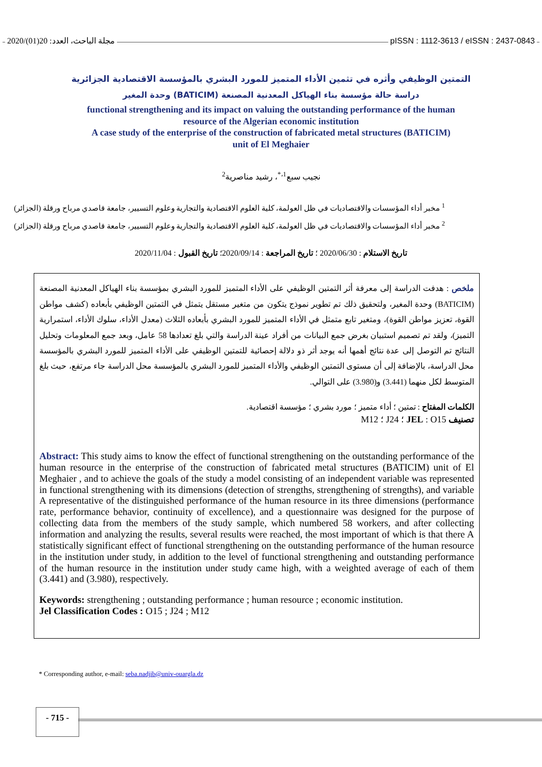2020/(01)20 :مجلة الباحث، العدد pISSN : 1112-3613 / eISSN : 2437-0843
التمتين الوظيفي وأثره في تثمين الأداء المتميز للمورد البشري بالمؤسسة الاقتصادية الجزائرية
دراسة حالة مؤسسة بناء الهياكل المعدنية المصنعة (BATICIM) وحدة المغير
functional strengthening and its impact on valuing the outstanding performance of the human
resource of the Algerian economic institution
A case study of the enterprise of the construction of fabricated metal structures (BATICIM)
unit of El Meghaier
نجيب سبع<sup>1،*</sup>، رشيد مناصرية<sup>2</sup>
<sup>1</sup> مخبر أداء المؤسسات والاقتصاديات في ظل العولمة، كلية العلوم الاقتصادية والتجارية وعلوم التسيير، جامعة قاصدي مرباح ورقلة (الجزائر)
<sup>2</sup> مخبر أداء المؤسسات والاقتصاديات في ظل العولمة، كلية العلوم الاقتصادية والتجارية وعلوم التسيير، جامعة قاصدي مرباح ورقلة (الجزائر)
تاريخ الاستلام : 2020/06/30 ؛ تاريخ المراجعة : 2020/09/14؛ تاريخ القبول : 2020/11/04
ملخص : هدفت الدراسة إلى معرفة أثر التمتين الوظيفي على الأداء المتميز للمورد البشري بمؤسسة بناء الهياكل المعدنية المصنعة (BATICIM) وحدة المغير، ولتحقيق ذلك تم تطوير نموذج يتكون من متغير مستقل يتمثل في التمتين الوظيفي بأبعاده (كشف مواطن القوة، تعزيز مواطن القوة)، ومتغير تابع متمثل في الأداء المتميز للمورد البشري بأبعاده الثلاث (معدل الأداء، سلوك الأداء، استمرارية التميز)، ولقد تم تصميم استبيان بغرض جمع البيانات من أفراد عينة الدراسة والتي بلغ تعدادها 58 عامل، وبعد جمع المعلومات وتحليل النتائج تم التوصل إلى عدة نتائج أهمها أنه يوجد أثر ذو دلالة إحصائية للتمتين الوظيفي على الأداء المتميز للمورد البشري بالمؤسسة محل الدراسة، بالإضافة إلى أن مستوى التمتين الوظيفي والأداء المتميز للمورد البشري بالمؤسسة محل الدراسة جاء مرتفع، حيث بلغ المتوسط لكل منهما (3.441) و(3.980) على التوالي.
الكلمات المفتاح : تمتين ؛ أداء متميز ؛ مورد بشري ؛ مؤسسة اقتصادية.
تصنيف JEL : O15 ؛ J24 ؛ M12
Abstract: This study aims to know the effect of functional strengthening on the outstanding performance of the human resource in the enterprise of the construction of fabricated metal structures (BATICIM) unit of El Meghaier , and to achieve the goals of the study a model consisting of an independent variable was represented in functional strengthening with its dimensions (detection of strengths, strengthening of strengths), and variable A representative of the distinguished performance of the human resource in its three dimensions (performance rate, performance behavior, continuity of excellence), and a questionnaire was designed for the purpose of collecting data from the members of the study sample, which numbered 58 workers, and after collecting information and analyzing the results, several results were reached, the most important of which is that there A statistically significant effect of functional strengthening on the outstanding performance of the human resource in the institution under study, in addition to the level of functional strengthening and outstanding performance of the human resource in the institution under study came high, with a weighted average of each of them (3.441) and (3.980), respectively.
Keywords: strengthening ; outstanding performance ; human resource ; economic institution.
Jel Classification Codes : O15 ; J24 ; M12
* Corresponding author, e-mail: seba.nadjib@univ-ouargla.dz
- 715 -